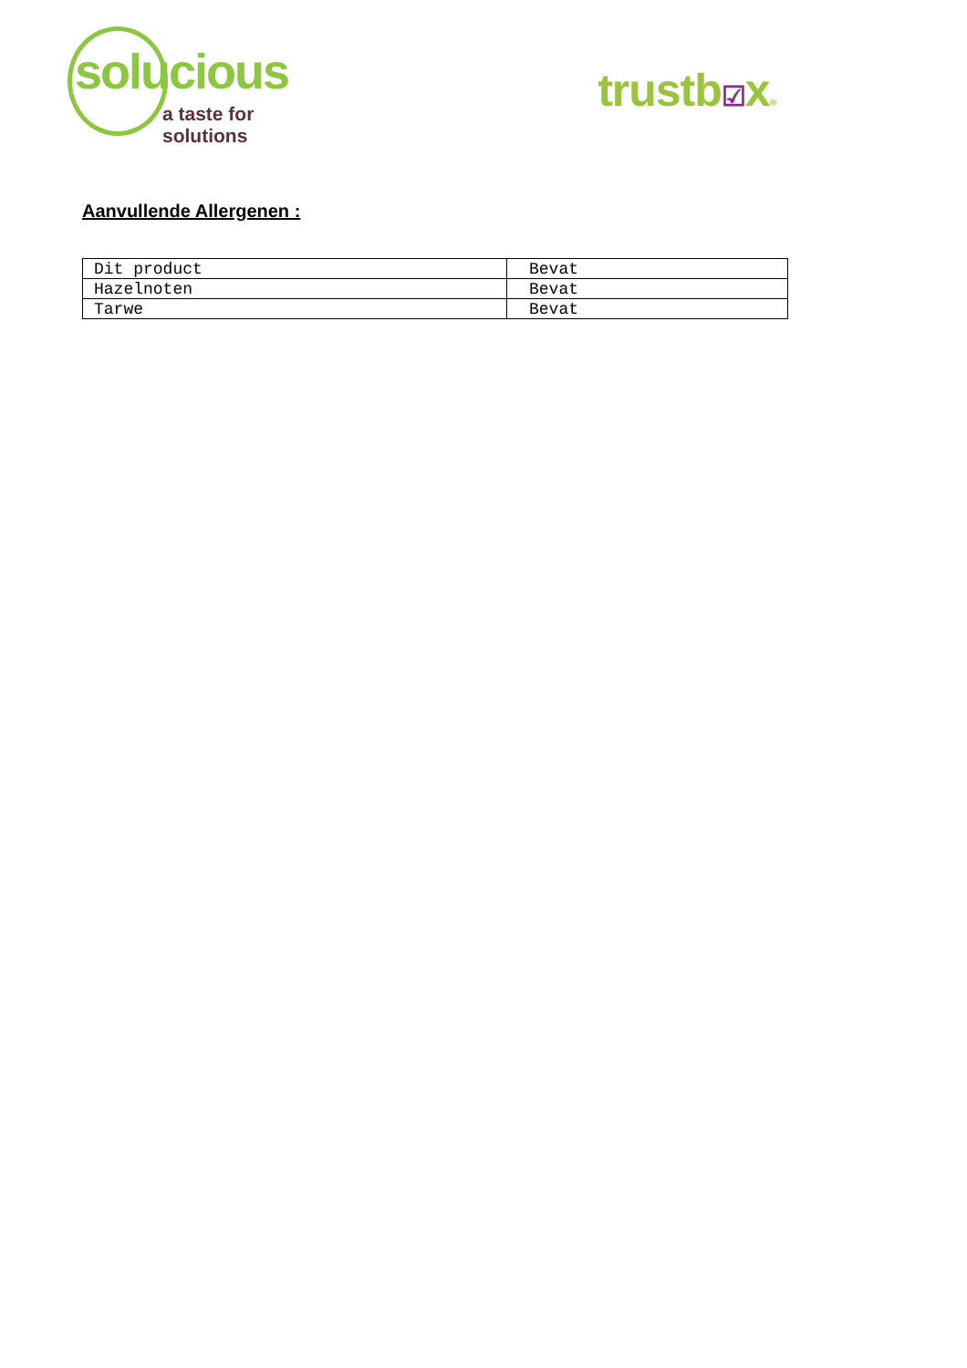solucious
a taste for solutions
trustb☑x®
Aanvullende Allergenen :
| Dit product | Bevat |
| Hazelnoten | Bevat |
| Tarwe | Bevat |